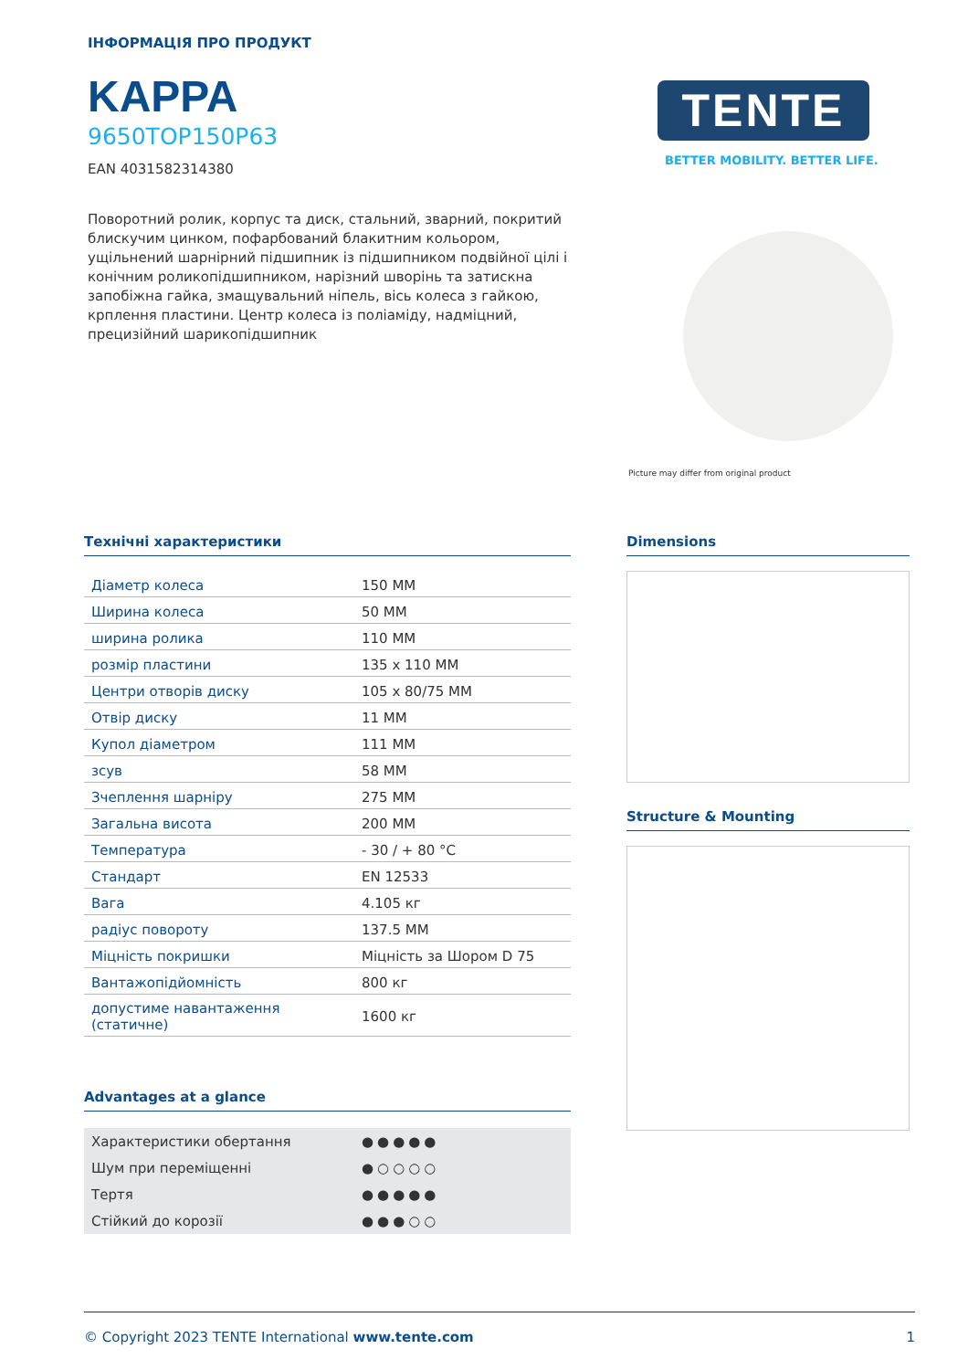ІНФОРМАЦІЯ ПРО ПРОДУКТ
KAPPA
9650TOP150P63
EAN 4031582314380
Поворотний ролик, корпус та диск, стальний, зварний, покритий блискучим цинком, пофарбований блакитним кольором, ущільнений шарнірний підшипник із підшипником подвійної цілі і конічним роликопідшипником, нарізний шворінь та затискна запобіжна гайка, змащувальний ніпель, вісь колеса з гайкою, крплення пластини. Центр колеса із поліаміду, надміцний, прецизійний шарикопідшипник
TENTE
BETTER MOBILITY. BETTER LIFE.
Picture may differ from original product
Технічні характеристики
| Діаметр колеса | 150 MM |
| Ширина колеса | 50 MM |
| ширина ролика | 110 MM |
| розмір пластини | 135 x 110 MM |
| Центри отворів диску | 105 x 80/75 MM |
| Отвір диску | 11 MM |
| Купол діаметром | 111 MM |
| зсув | 58 MM |
| Зчеплення шарніру | 275 MM |
| Загальна висота | 200 MM |
| Температура | - 30 / + 80 °C |
| Стандарт | EN 12533 |
| Вага | 4.105 кг |
| радіус повороту | 137.5 MM |
| Міцність покришки | Міцність за Шором D 75 |
| Вантажопідйомність | 800 кг |
| допустиме навантаження (статичне) | 1600 кг |
Advantages at a glance
| Характеристики обертання | ●●●●● |
| Шум при переміщенні | ●○○○○ |
| Тертя | ●●●●● |
| Стійкий до корозії | ●●●○○ |
Dimensions
Structure & Mounting
© Copyright 2023 TENTE International www.tente.com 1